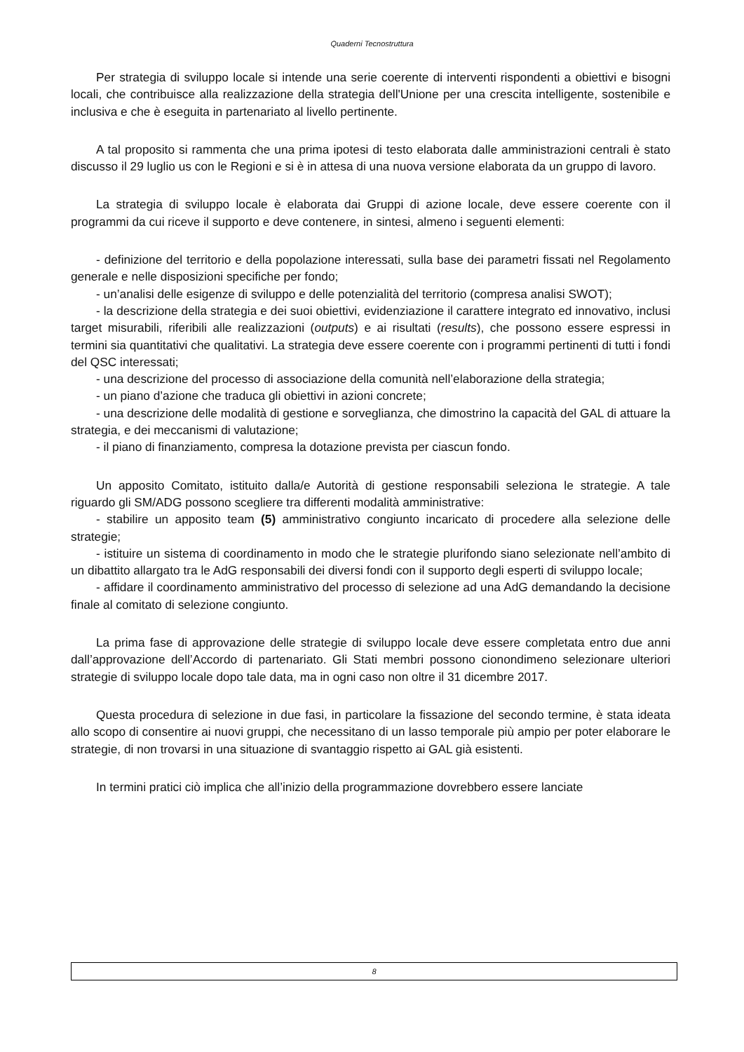Quaderni Tecnostruttura
Per strategia di sviluppo locale si intende una serie coerente di interventi rispondenti a obiettivi e bisogni locali, che contribuisce alla realizzazione della strategia dell'Unione per una crescita intelligente, sostenibile e inclusiva e che è eseguita in partenariato al livello pertinente.
A tal proposito si rammenta che una prima ipotesi di testo elaborata dalle amministrazioni centrali è stato discusso il 29 luglio us con le Regioni e si è in attesa di una nuova versione elaborata da un gruppo di lavoro.
La strategia di sviluppo locale è elaborata dai Gruppi di azione locale, deve essere coerente con il programmi da cui riceve il supporto e deve contenere, in sintesi, almeno i seguenti elementi:
- definizione del territorio e della popolazione interessati, sulla base dei parametri fissati nel Regolamento generale e nelle disposizioni specifiche per fondo;
- un’analisi delle esigenze di sviluppo e delle potenzialità del territorio (compresa analisi SWOT);
- la descrizione della strategia e dei suoi obiettivi, evidenziazione il carattere integrato ed innovativo, inclusi target misurabili, riferibili alle realizzazioni (outputs) e ai risultati (results), che possono essere espressi in termini sia quantitativi che qualitativi. La strategia deve essere coerente con i programmi pertinenti di tutti i fondi del QSC interessati;
- una descrizione del processo di associazione della comunità nell’elaborazione della strategia;
- un piano d’azione che traduca gli obiettivi in azioni concrete;
- una descrizione delle modalità di gestione e sorveglianza, che dimostrino la capacità del GAL di attuare la strategia, e dei meccanismi di valutazione;
- il piano di finanziamento, compresa la dotazione prevista per ciascun fondo.
Un apposito Comitato, istituito dalla/e Autorità di gestione responsabili seleziona le strategie. A tale riguardo gli SM/ADG possono scegliere tra differenti modalità amministrative:
- stabilire un apposito team (5) amministrativo congiunto incaricato di procedere alla selezione delle strategie;
- istituire un sistema di coordinamento in modo che le strategie plurifondo siano selezionate nell’ambito di un dibattito allargato tra le AdG responsabili dei diversi fondi con il supporto degli esperti di sviluppo locale;
- affidare il coordinamento amministrativo del processo di selezione ad una AdG demandando la decisione finale al comitato di selezione congiunto.
La prima fase di approvazione delle strategie di sviluppo locale deve essere completata entro due anni dall’approvazione dell’Accordo di partenariato. Gli Stati membri possono cionondimeno selezionare ulteriori strategie di sviluppo locale dopo tale data, ma in ogni caso non oltre il 31 dicembre 2017.
Questa procedura di selezione in due fasi, in particolare la fissazione del secondo termine, è stata ideata allo scopo di consentire ai nuovi gruppi, che necessitano di un lasso temporale più ampio per poter elaborare le strategie, di non trovarsi in una situazione di svantaggio rispetto ai GAL già esistenti.
In termini pratici ciò implica che all’inizio della programmazione dovrebbero essere lanciate
8